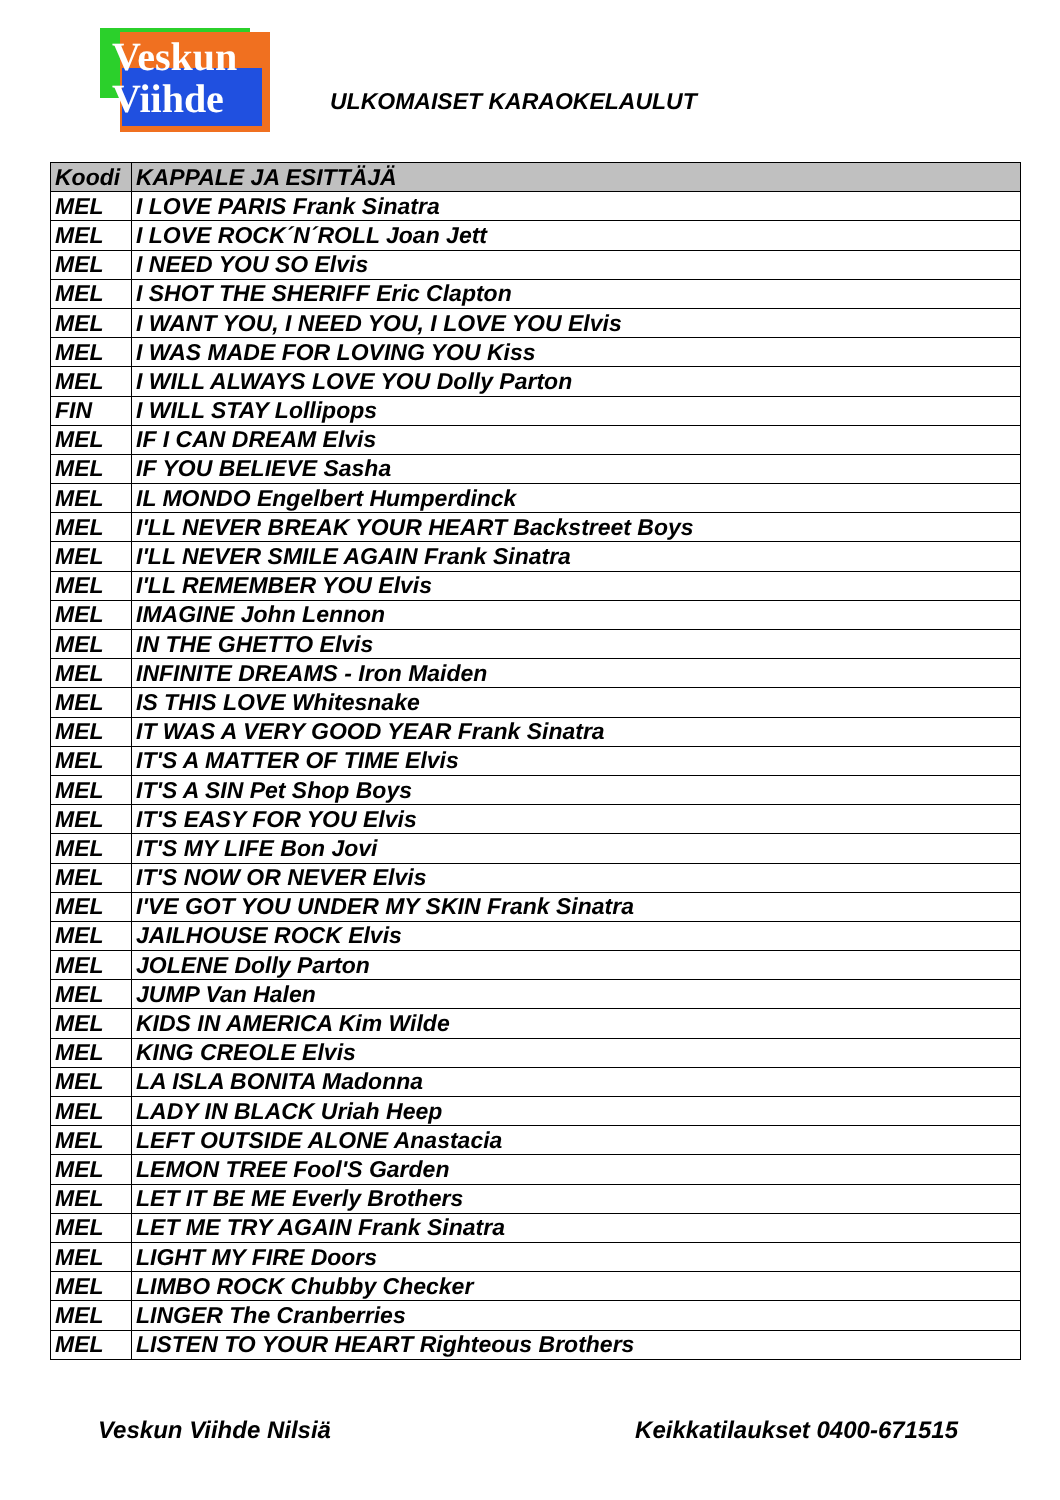Veskun
Viihde
ULKOMAISET KARAOKELAULUT
| Koodi | KAPPALE JA ESITTÄJÄ |
| --- | --- |
| MEL | I LOVE PARIS Frank Sinatra |
| MEL | I LOVE ROCK´N´ROLL Joan Jett |
| MEL | I NEED YOU SO Elvis |
| MEL | I SHOT THE SHERIFF Eric Clapton |
| MEL | I WANT YOU, I NEED YOU, I LOVE YOU Elvis |
| MEL | I WAS MADE FOR LOVING YOU Kiss |
| MEL | I WILL ALWAYS LOVE YOU Dolly Parton |
| FIN | I WILL STAY Lollipops |
| MEL | IF I CAN DREAM Elvis |
| MEL | IF YOU BELIEVE Sasha |
| MEL | IL MONDO Engelbert Humperdinck |
| MEL | I'LL NEVER BREAK YOUR HEART Backstreet Boys |
| MEL | I'LL NEVER SMILE AGAIN Frank Sinatra |
| MEL | I'LL REMEMBER YOU Elvis |
| MEL | IMAGINE John Lennon |
| MEL | IN THE GHETTO Elvis |
| MEL | INFINITE DREAMS - Iron Maiden |
| MEL | IS THIS LOVE Whitesnake |
| MEL | IT WAS A VERY GOOD YEAR Frank Sinatra |
| MEL | IT'S A MATTER OF TIME Elvis |
| MEL | IT'S A SIN Pet Shop Boys |
| MEL | IT'S EASY FOR YOU Elvis |
| MEL | IT'S MY LIFE Bon Jovi |
| MEL | IT'S NOW OR NEVER Elvis |
| MEL | I'VE GOT YOU UNDER MY SKIN Frank Sinatra |
| MEL | JAILHOUSE ROCK Elvis |
| MEL | JOLENE Dolly Parton |
| MEL | JUMP Van Halen |
| MEL | KIDS IN AMERICA Kim Wilde |
| MEL | KING CREOLE Elvis |
| MEL | LA ISLA BONITA Madonna |
| MEL | LADY IN BLACK Uriah Heep |
| MEL | LEFT OUTSIDE ALONE Anastacia |
| MEL | LEMON TREE Fool'S Garden |
| MEL | LET IT BE ME Everly Brothers |
| MEL | LET ME TRY AGAIN Frank Sinatra |
| MEL | LIGHT MY FIRE Doors |
| MEL | LIMBO ROCK Chubby Checker |
| MEL | LINGER The Cranberries |
| MEL | LISTEN TO YOUR HEART Righteous Brothers |
Veskun Viihde Nilsiä Keikkatilaukset 0400-671515